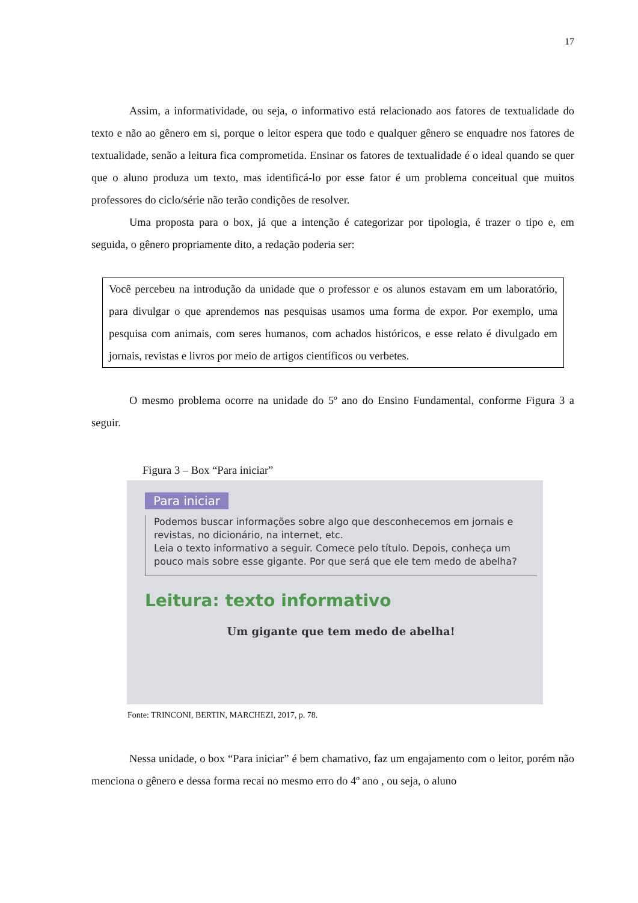17
Assim, a informatividade, ou seja, o informativo está relacionado aos fatores de textualidade do texto e não ao gênero em si, porque o leitor espera que todo e qualquer gênero se enquadre nos fatores de textualidade, senão a leitura fica comprometida. Ensinar os fatores de textualidade é o ideal quando se quer que o aluno produza um texto, mas identificá-lo por esse fator é um problema conceitual que muitos professores do ciclo/série não terão condições de resolver.
Uma proposta para o box, já que a intenção é categorizar por tipologia, é trazer o tipo e, em seguida, o gênero propriamente dito, a redação poderia ser:
Você percebeu na introdução da unidade que o professor e os alunos estavam em um laboratório, para divulgar o que aprendemos nas pesquisas usamos uma forma de expor. Por exemplo, uma pesquisa com animais, com seres humanos, com achados históricos, e esse relato é divulgado em jornais, revistas e livros por meio de artigos científicos ou verbetes.
O mesmo problema ocorre na unidade do 5º ano do Ensino Fundamental, conforme Figura 3 a seguir.
Figura 3 – Box “Para iniciar”
Para iniciar
Podemos buscar informações sobre algo que desconhecemos em jornais e revistas, no dicionário, na internet, etc.
Leia o texto informativo a seguir. Comece pelo título. Depois, conheça um pouco mais sobre esse gigante. Por que será que ele tem medo de abelha?
Leitura: texto informativo
Um gigante que tem medo de abelha!
Fonte: TRINCONI, BERTIN, MARCHEZI, 2017, p. 78.
Nessa unidade, o box “Para iniciar” é bem chamativo, faz um engajamento com o leitor, porém não menciona o gênero e dessa forma recai no mesmo erro do 4º ano , ou seja, o aluno